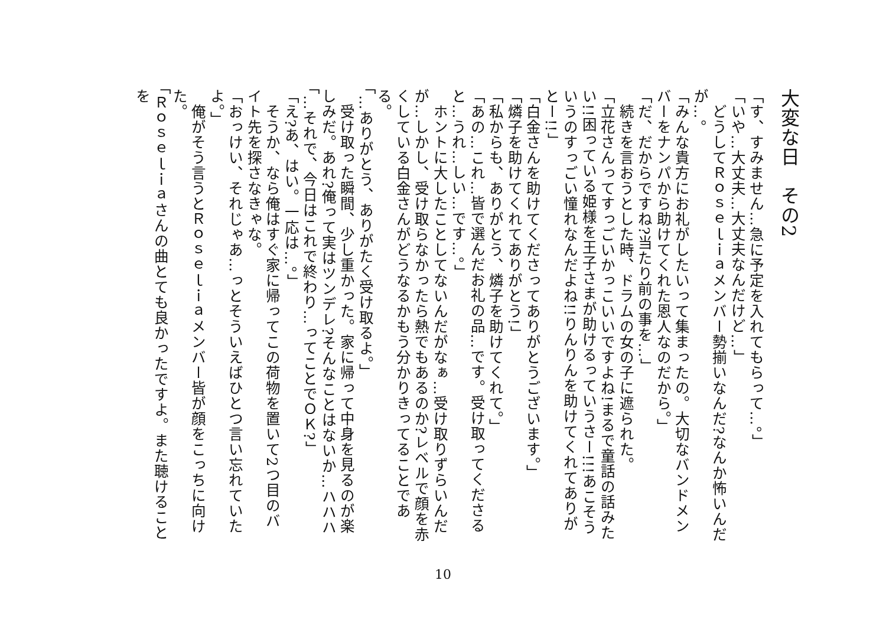大変な日　その2
「す、すみません…急に予定を入れてもらって…。」
「いや…大丈夫…大丈夫なんだけど…」
　どうしてＲｏｓｅｌｉａメンバー勢揃いなんだ?なんか怖いんだが…。
「みんな貴方にお礼がしたいって集まったの。大切なバンドメンバーをナンパから助けてくれた恩人なのだから。」
「だ、だからですね?当たり前の事を…」
　続きを言おうとした時、ドラムの女の子に遮られた。
「立花さんってすっごいかっこいいですよね!まるで童話の話みたい!!困っている姫様を王子さまが助けるっていうさー!!!あこそういうのすっごい憧れなんだよね!!りんりんを助けてくれてありがとー!!」
「白金さんを助けてくださってありがとうございます。」
「燐子を助けてくれてありがとう!」
「私からも、ありがとう、燐子を助けてくれて。」
「あの…これ…皆で選んだお礼の品…です。受け取ってくださると…うれ…しい…です…。」
　ホントに大したことしてないんだがなぁ…受け取りずらいんだが…しかし、受け取らなかったら熱でもあるのか?レベルで顔を赤くしている白金さんがどうなるかもう分かりきってることである。
「…ありがとう、ありがたく受け取るよ。」
　受け取った瞬間、少し重かった。家に帰って中身を見るのが楽しみだ。あれ?俺って実はツンデレ?そんなことはないか…ハハハ
「…それで、今日はこれで終わり…ってことでＯＫ?」
「え?あ、はい。一応は…。」
　そうか、なら俺はすぐ家に帰ってこの荷物を置いて2つ目のバイト先を探さなきゃな。
「おっけい、それじゃあ…っとそういえばひとつ言い忘れていたよ。」
　俺がそう言うとＲｏｓｅｌｉａメンバー皆が顔をこっちに向けた。
「Ｒｏｓｅｌｉａさんの曲とても良かったですよ。また聴けることを
10